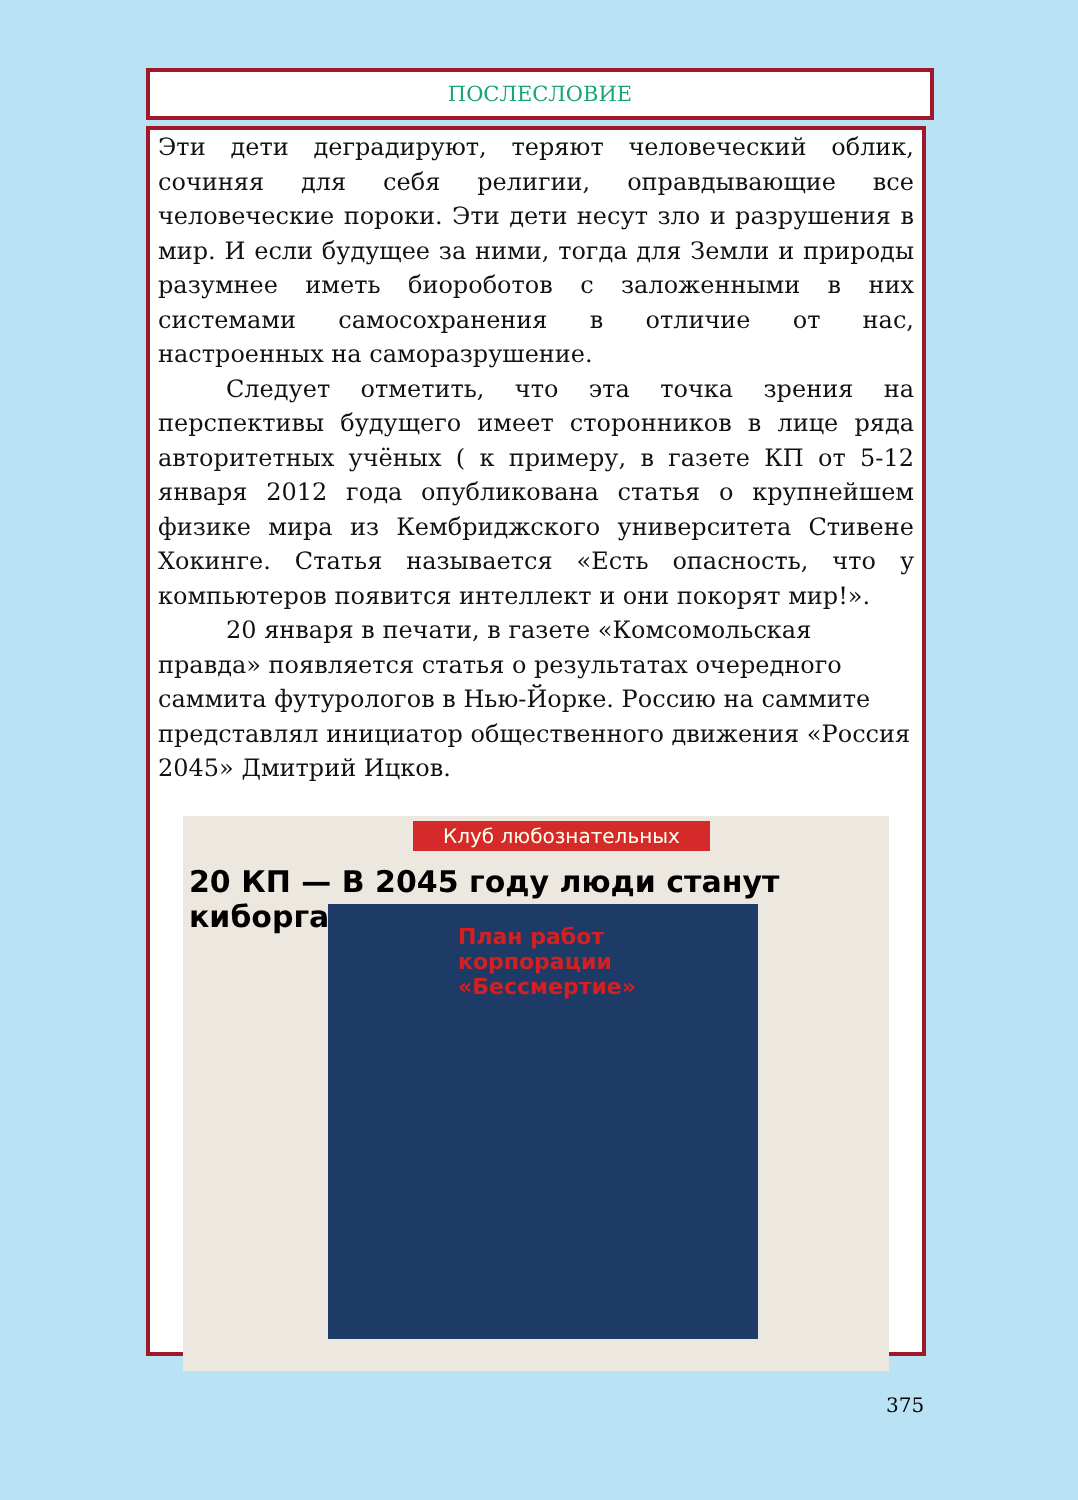ПОСЛЕСЛОВИЕ
Эти дети деградируют, теряют человеческий облик, сочиняя для себя религии, оправдывающие все человеческие пороки. Эти дети несут зло и разрушения в мир. И если будущее за ними, тогда для Земли и природы разумнее иметь биороботов с заложенными в них системами самосохранения в отличие от нас, настроенных на саморазрушение.
Следует отметить, что эта точка зрения на перспективы будущего имеет сторонников в лице ряда авторитетных учёных ( к примеру, в газете КП от 5-12 января 2012 года опубликована статья о крупнейшем физике мира из Кембриджского университета Стивене Хокинге. Статья называется «Есть опасность, что у компьютеров появится интеллект и они покорят мир!».
20 января в печати, в газете «Комсомольская правда» появляется статья о результатах очередного саммита футурологов в Нью-Йорке. Россию на саммите представлял инициатор общественного движения «Россия 2045» Дмитрий Ицков.
Клуб любознательных
20 КП — В 2045 году люди станут киборгами
План работ корпорации «Бессмертие»
375